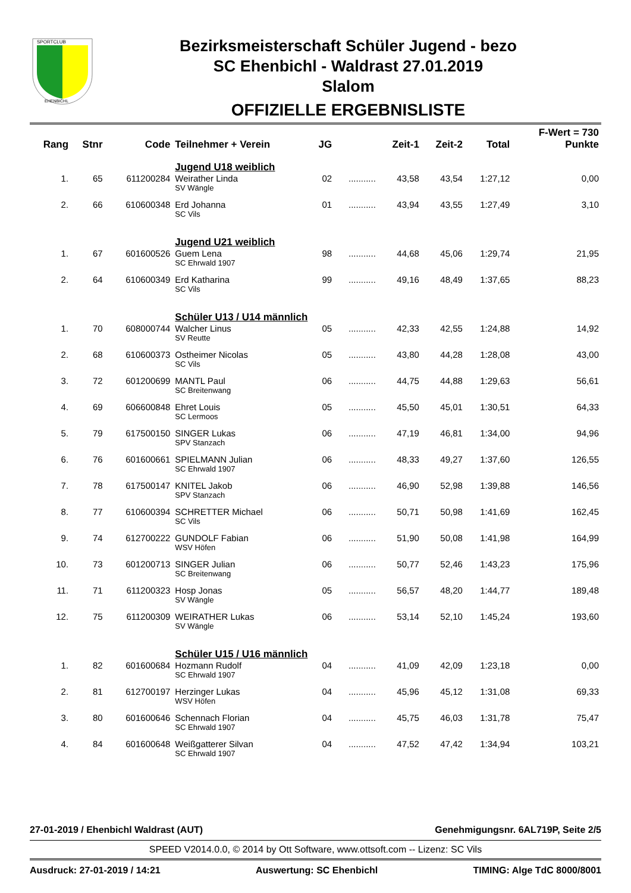SPORTCLUB
EHENBICHL
Bezirksmeisterschaft Schüler Jugend - bezo
SC Ehenbichl - Waldrast 27.01.2019
Slalom
OFFIZIELLE ERGEBNISLISTE
| Rang | Stnr | Code | Teilnehmer + Verein | JG | | Zeit-1 | Zeit-2 | Total | F-Wert = 730 Punkte |
| --- | --- | --- | --- | --- | --- | --- | --- | --- | --- |
| | | | Jugend U18 weiblich | | | | | | |
| 1. | 65 | 611200284 | Weirather Linda SV Wängle | 02 | ........... | 43,58 | 43,54 | 1:27,12 | 0,00 |
| 2. | 66 | 610600348 | Erd Johanna SC Vils | 01 | ........... | 43,94 | 43,55 | 1:27,49 | 3,10 |
| | | | Jugend U21 weiblich | | | | | | |
| 1. | 67 | 601600526 | Guem Lena SC Ehrwald 1907 | 98 | ........... | 44,68 | 45,06 | 1:29,74 | 21,95 |
| 2. | 64 | 610600349 | Erd Katharina SC Vils | 99 | ........... | 49,16 | 48,49 | 1:37,65 | 88,23 |
| | | | Schüler U13 / U14 männlich | | | | | | |
| 1. | 70 | 608000744 | Walcher Linus SV Reutte | 05 | ........... | 42,33 | 42,55 | 1:24,88 | 14,92 |
| 2. | 68 | 610600373 | Ostheimer Nicolas SC Vils | 05 | ........... | 43,80 | 44,28 | 1:28,08 | 43,00 |
| 3. | 72 | 601200699 | MANTL Paul SC Breitenwang | 06 | ........... | 44,75 | 44,88 | 1:29,63 | 56,61 |
| 4. | 69 | 606600848 | Ehret Louis SC Lermoos | 05 | ........... | 45,50 | 45,01 | 1:30,51 | 64,33 |
| 5. | 79 | 617500150 | SINGER Lukas SPV Stanzach | 06 | ........... | 47,19 | 46,81 | 1:34,00 | 94,96 |
| 6. | 76 | 601600661 | SPIELMANN Julian SC Ehrwald 1907 | 06 | ........... | 48,33 | 49,27 | 1:37,60 | 126,55 |
| 7. | 78 | 617500147 | KNITEL Jakob SPV Stanzach | 06 | ........... | 46,90 | 52,98 | 1:39,88 | 146,56 |
| 8. | 77 | 610600394 | SCHRETTER Michael SC Vils | 06 | ........... | 50,71 | 50,98 | 1:41,69 | 162,45 |
| 9. | 74 | 612700222 | GUNDOLF Fabian WSV Höfen | 06 | ........... | 51,90 | 50,08 | 1:41,98 | 164,99 |
| 10. | 73 | 601200713 | SINGER Julian SC Breitenwang | 06 | ........... | 50,77 | 52,46 | 1:43,23 | 175,96 |
| 11. | 71 | 611200323 | Hosp Jonas SV Wängle | 05 | ........... | 56,57 | 48,20 | 1:44,77 | 189,48 |
| 12. | 75 | 611200309 | WEIRATHER Lukas SV Wängle | 06 | ........... | 53,14 | 52,10 | 1:45,24 | 193,60 |
| | | | Schüler U15 / U16 männlich | | | | | | |
| 1. | 82 | 601600684 | Hozmann Rudolf SC Ehrwald 1907 | 04 | ........... | 41,09 | 42,09 | 1:23,18 | 0,00 |
| 2. | 81 | 612700197 | Herzinger Lukas WSV Höfen | 04 | ........... | 45,96 | 45,12 | 1:31,08 | 69,33 |
| 3. | 80 | 601600646 | Schennach Florian SC Ehrwald 1907 | 04 | ........... | 45,75 | 46,03 | 1:31,78 | 75,47 |
| 4. | 84 | 601600648 | Weißgatterer Silvan SC Ehrwald 1907 | 04 | ........... | 47,52 | 47,42 | 1:34,94 | 103,21 |
27-01-2019 / Ehenbichl Waldrast (AUT) Genehmigungsnr. 6AL719P, Seite 2/5
SPEED V2014.0.0, © 2014 by Ott Software, www.ottsoft.com -- Lizenz: SC Vils
Ausdruck: 27-01-2019 / 14:21 Auswertung: SC Ehenbichl TIMING: Alge TdC 8000/8001